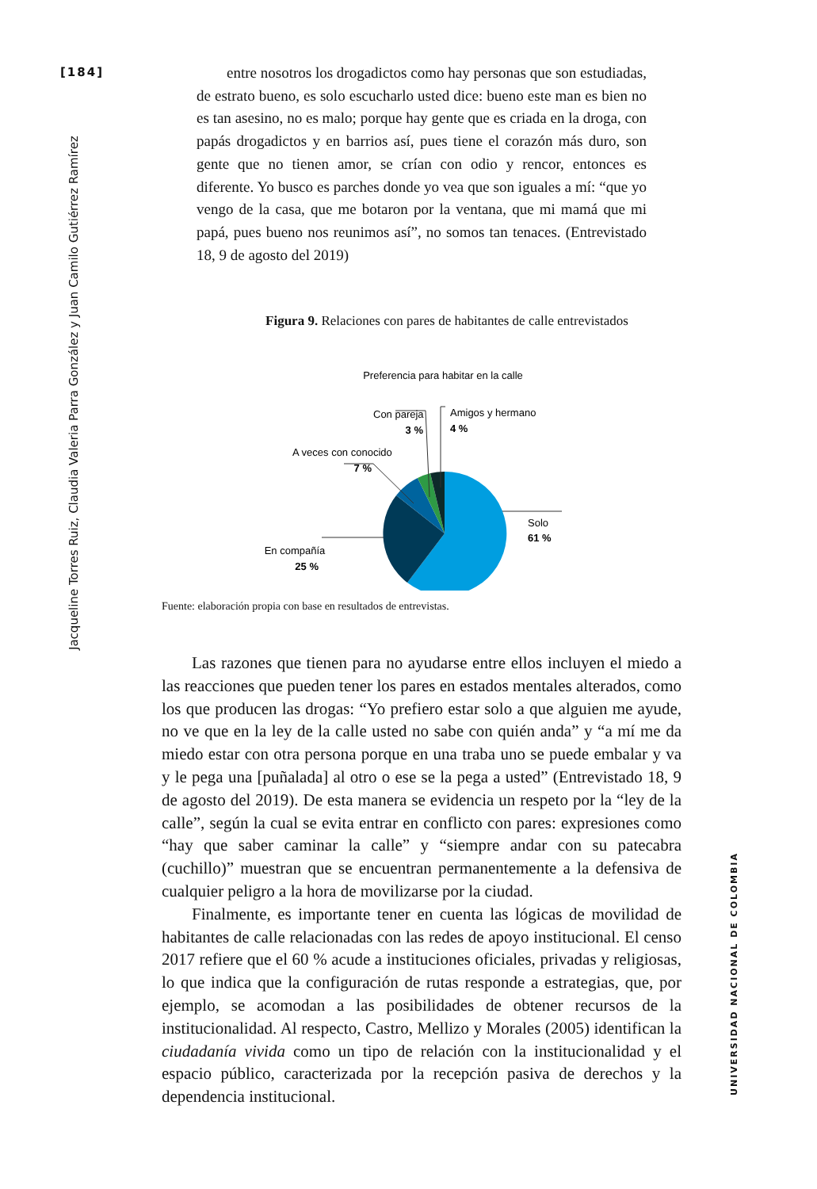[184]
Jacqueline Torres Ruiz, Claudia Valeria Parra González y Juan Camilo Gutiérrez Ramírez
UNIVERSIDAD NACIONAL DE COLOMBIA
entre nosotros los drogadictos como hay personas que son estudiadas, de estrato bueno, es solo escucharlo usted dice: bueno este man es bien no es tan asesino, no es malo; porque hay gente que es criada en la droga, con papás drogadictos y en barrios así, pues tiene el corazón más duro, son gente que no tienen amor, se crían con odio y rencor, entonces es diferente. Yo busco es parches donde yo vea que son iguales a mí: “que yo vengo de la casa, que me botaron por la ventana, que mi mamá que mi papá, pues bueno nos reunimos así”, no somos tan tenaces. (Entrevistado 18, 9 de agosto del 2019)
Figura 9. Relaciones con pares de habitantes de calle entrevistados
Preferencia para habitar en la calle
Solo
61 %
En compañía
25 %
A veces con conocido
7 %
Con pareja
3 %
Amigos y hermano
4 %
Fuente: elaboración propia con base en resultados de entrevistas.
Las razones que tienen para no ayudarse entre ellos incluyen el miedo a las reacciones que pueden tener los pares en estados mentales alterados, como los que producen las drogas: “Yo prefiero estar solo a que alguien me ayude, no ve que en la ley de la calle usted no sabe con quién anda” y “a mí me da miedo estar con otra persona porque en una traba uno se puede embalar y va y le pega una [puñalada] al otro o ese se la pega a usted” (Entrevistado 18, 9 de agosto del 2019). De esta manera se evidencia un respeto por la “ley de la calle”, según la cual se evita entrar en conflicto con pares: expresiones como “hay que saber caminar la calle” y “siempre andar con su patecabra (cuchillo)” muestran que se encuentran permanentemente a la defensiva de cualquier peligro a la hora de movilizarse por la ciudad.
Finalmente, es importante tener en cuenta las lógicas de movilidad de habitantes de calle relacionadas con las redes de apoyo institucional. El censo 2017 refiere que el 60 % acude a instituciones oficiales, privadas y religiosas, lo que indica que la configuración de rutas responde a estrategias, que, por ejemplo, se acomodan a las posibilidades de obtener recursos de la institucionalidad. Al respecto, Castro, Mellizo y Morales (2005) identifican la ciudadanía vivida como un tipo de relación con la institucionalidad y el espacio público, caracterizada por la recepción pasiva de derechos y la dependencia institucional.